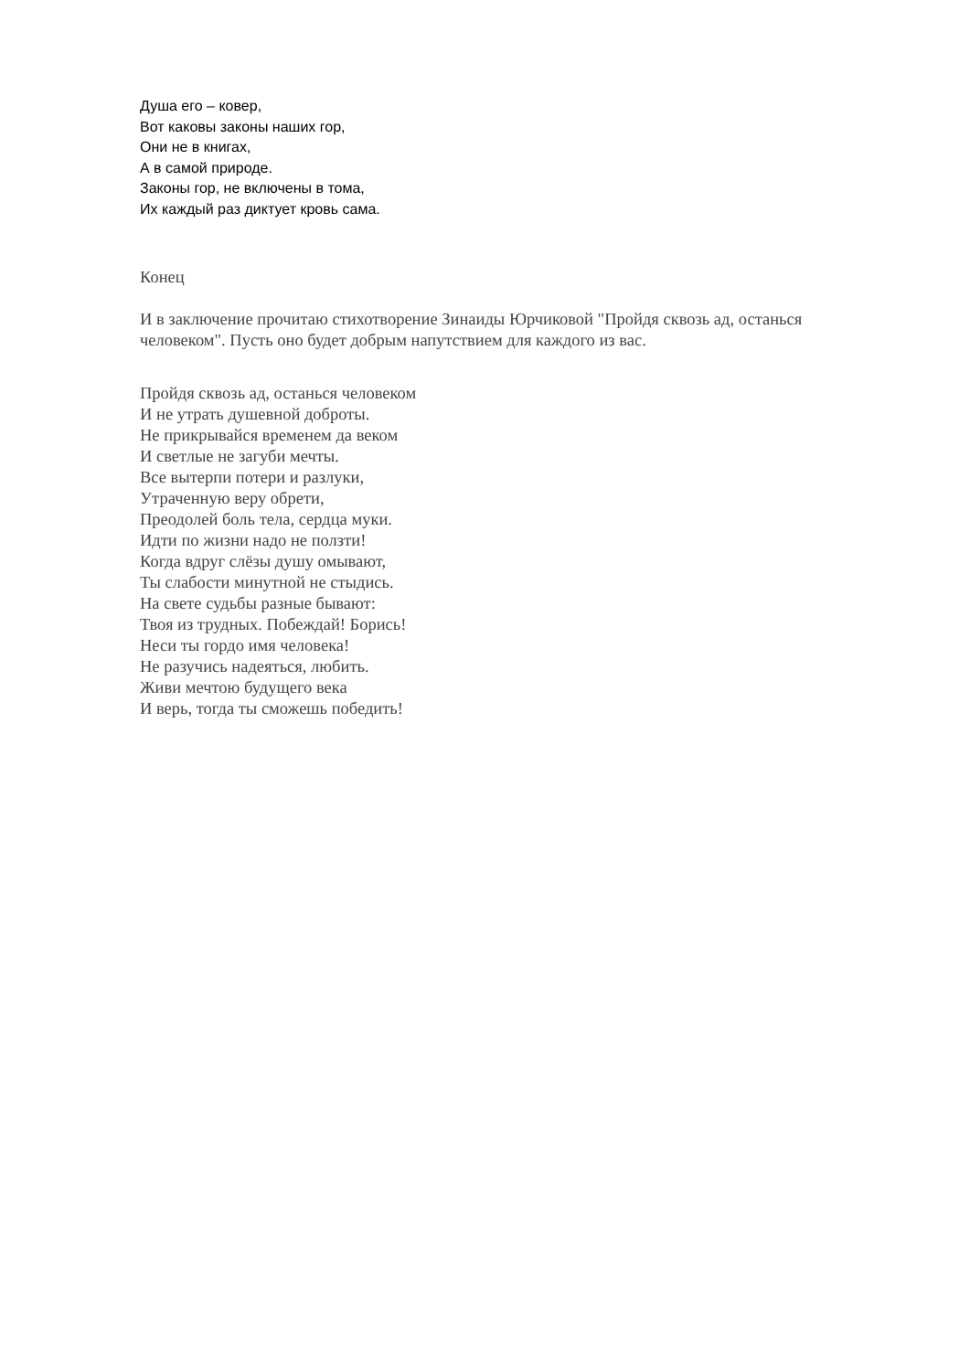Душа его – ковер,
Вот каковы законы наших гор,
Они не в книгах,
А в самой природе.
Законы гор, не включены в тома,
Их каждый раз диктует кровь сама.
Конец
И в заключение прочитаю стихотворение Зинаиды Юрчиковой "Пройдя сквозь ад, останься человеком". Пусть оно будет добрым напутствием для каждого из вас.
Пройдя сквозь ад, останься человеком
И не утрать душевной доброты.
Не прикрывайся временем да веком
И светлые не загуби мечты.
Все вытерпи потери и разлуки,
Утраченную веру обрети,
Преодолей боль тела, сердца муки.
Идти по жизни надо не ползти!
Когда вдруг слёзы душу омывают,
Ты слабости минутной не стыдись.
На свете судьбы разные бывают:
Твоя из трудных. Побеждай! Борись!
Неси ты гордо имя человека!
Не разучись надеяться, любить.
Живи мечтою будущего века
И верь, тогда ты сможешь победить!